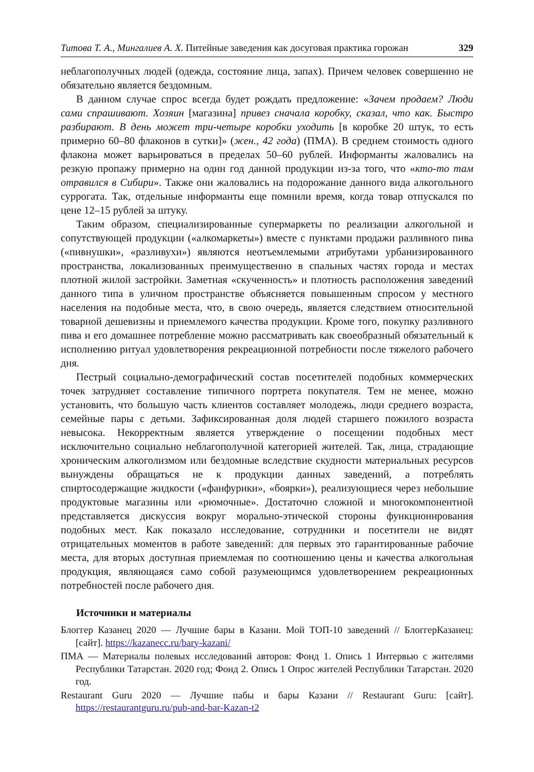Титова Т. А., Мингалиев А. Х. Питейные заведения как досуговая практика горожан 329
неблагополучных людей (одежда, состояние лица, запах). Причем человек совершенно не обязательно является бездомным.
В данном случае спрос всегда будет рождать предложение: «Зачем продаем? Люди сами спрашивают. Хозяин [магазина] привез сначала коробку, сказал, что как. Быстро разбирают. В день может три-четыре коробки уходить [в коробке 20 штук, то есть примерно 60–80 флаконов в сутки]» (жен., 42 года) (ПМА). В среднем стоимость одного флакона может варьироваться в пределах 50–60 рублей. Информанты жаловались на резкую пропажу примерно на один год данной продукции из-за того, что «кто-то там отравился в Сибири». Также они жаловались на подорожание данного вида алкогольного суррогата. Так, отдельные информанты еще помнили время, когда товар отпускался по цене 12–15 рублей за штуку.
Таким образом, специализированные супермаркеты по реализации алкогольной и сопутствующей продукции («алкомаркеты») вместе с пунктами продажи разливного пива («пивнушки», «разливухи») являются неотъемлемыми атрибутами урбанизированного пространства, локализованных преимущественно в спальных частях города и местах плотной жилой застройки. Заметная «скученность» и плотность расположения заведений данного типа в уличном пространстве объясняется повышенным спросом у местного населения на подобные места, что, в свою очередь, является следствием относительной товарной дешевизны и приемлемого качества продукции. Кроме того, покупку разливного пива и его домашнее потребление можно рассматривать как своеобразный обязательный к исполнению ритуал удовлетворения рекреационной потребности после тяжелого рабочего дня.
Пестрый социально-демографический состав посетителей подобных коммерческих точек затрудняет составление типичного портрета покупателя. Тем не менее, можно установить, что большую часть клиентов составляет молодежь, люди среднего возраста, семейные пары с детьми. Зафиксированная доля людей старшего пожилого возраста невысока. Некорректным является утверждение о посещении подобных мест исключительно социально неблагополучной категорией жителей. Так, лица, страдающие хроническим алкоголизмом или бездомные вследствие скудности материальных ресурсов вынуждены обращаться не к продукции данных заведений, а потреблять спиртосодержащие жидкости («фанфурики», «боярки»), реализующиеся через небольшие продуктовые магазины или «рюмочные». Достаточно сложной и многокомпонентной представляется дискуссия вокруг морально-этической стороны функционирования подобных мест. Как показало исследование, сотрудники и посетители не видят отрицательных моментов в работе заведений: для первых это гарантированные рабочие места, для вторых доступная приемлемая по соотношению цены и качества алкогольная продукция, являющаяся само собой разумеющимся удовлетворением рекреационных потребностей после рабочего дня.
Источники и материалы
Блоггер Казанец 2020 — Лучшие бары в Казани. Мой ТОП-10 заведений // БлоггерКазанец: [сайт]. https://kazanecc.ru/bary-kazani/
ПМА — Материалы полевых исследований авторов: Фонд 1. Опись 1 Интервью с жителями Республики Татарстан. 2020 год; Фонд 2. Опись 1 Опрос жителей Республики Татарстан. 2020 год.
Restaurant Guru 2020 — Лучшие пабы и бары Казани // Restaurant Guru: [сайт]. https://restaurantguru.ru/pub-and-bar-Kazan-t2